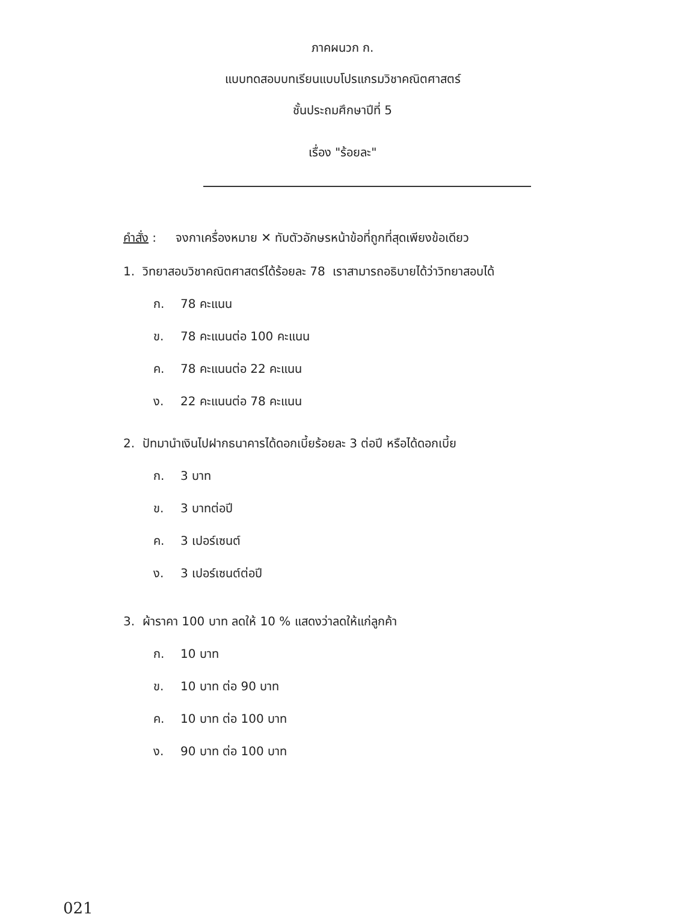ภาคผนวก ก.
แบบทดสอบบทเรียนแบบโปรแกรมวิชาคณิตศาสตร์
ชั้นประถมศึกษาปีที่ 5
เรื่อง "ร้อยละ"
คำสั่ง : จงกาเครื่องหมาย ✕ ทับตัวอักษรหน้าข้อที่ถูกที่สุดเพียงข้อเดียว
1. วิทยาสอบวิชาคณิตศาสตร์ได้ร้อยละ 78 เราสามารถอธิบายได้ว่าวิทยาสอบได้
ก. 78 คะแนน
ข. 78 คะแนนต่อ 100 คะแนน
ค. 78 คะแนนต่อ 22 คะแนน
ง. 22 คะแนนต่อ 78 คะแนน
2. ปัทมานำเงินไปฝากธนาคารได้ดอกเบี้ยร้อยละ 3 ต่อปี หรือได้ดอกเบี้ย
ก. 3 บาท
ข. 3 บาทต่อปี
ค. 3 เปอร์เซนต์
ง. 3 เปอร์เซนต์ต่อปี
3. ผ้าราคา 100 บาท ลดให้ 10 % แสดงว่าลดให้แก่ลูกค้า
ก. 10 บาท
ข. 10 บาท ต่อ 90 บาท
ค. 10 บาท ต่อ 100 บาท
ง. 90 บาท ต่อ 100 บาท
021